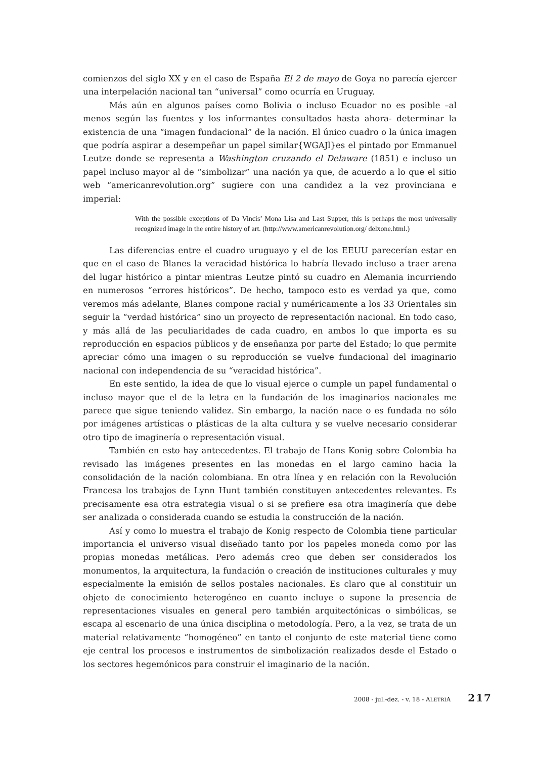comienzos del siglo XX y en el caso de España El 2 de mayo de Goya no parecía ejercer una interpelación nacional tan “universal” como ocurría en Uruguay.
Más aún en algunos países como Bolivia o incluso Ecuador no es posible –al menos según las fuentes y los informantes consultados hasta ahora- determinar la existencia de una “imagen fundacional” de la nación. El único cuadro o la única imagen que podría aspirar a desempeñar un papel similar{WGAJl}es el pintado por Emmanuel Leutze donde se representa a Washington cruzando el Delaware (1851) e incluso un papel incluso mayor al de “simbolizar” una nación ya que, de acuerdo a lo que el sitio web “americanrevolution.org” sugiere con una candidez a la vez provinciana e imperial:
With the possible exceptions of Da Vincis’ Mona Lisa and Last Supper, this is perhaps the most universally recognized image in the entire history of art. (http://www.americanrevolution.org/ delxone.html.)
Las diferencias entre el cuadro uruguayo y el de los EEUU parecerían estar en que en el caso de Blanes la veracidad histórica lo habría llevado incluso a traer arena del lugar histórico a pintar mientras Leutze pintó su cuadro en Alemania incurriendo en numerosos “errores históricos”. De hecho, tampoco esto es verdad ya que, como veremos más adelante, Blanes compone racial y numéricamente a los 33 Orientales sin seguir la “verdad histórica” sino un proyecto de representación nacional. En todo caso, y más allá de las peculiaridades de cada cuadro, en ambos lo que importa es su reproducción en espacios públicos y de enseñanza por parte del Estado; lo que permite apreciar cómo una imagen o su reproducción se vuelve fundacional del imaginario nacional con independencia de su “veracidad histórica”.
En este sentido, la idea de que lo visual ejerce o cumple un papel fundamental o incluso mayor que el de la letra en la fundación de los imaginarios nacionales me parece que sigue teniendo validez. Sin embargo, la nación nace o es fundada no sólo por imágenes artísticas o plásticas de la alta cultura y se vuelve necesario considerar otro tipo de imaginería o representación visual.
También en esto hay antecedentes. El trabajo de Hans Konig sobre Colombia ha revisado las imágenes presentes en las monedas en el largo camino hacia la consolidación de la nación colombiana. En otra línea y en relación con la Revolución Francesa los trabajos de Lynn Hunt también constituyen antecedentes relevantes. Es precisamente esa otra estrategia visual o si se prefiere esa otra imaginería que debe ser analizada o considerada cuando se estudia la construcción de la nación.
Así y como lo muestra el trabajo de Konig respecto de Colombia tiene particular importancia el universo visual diseñado tanto por los papeles moneda como por las propias monedas metálicas. Pero además creo que deben ser considerados los monumentos, la arquitectura, la fundación o creación de instituciones culturales y muy especialmente la emisión de sellos postales nacionales. Es claro que al constituir un objeto de conocimiento heterogéneo en cuanto incluye o supone la presencia de representaciones visuales en general pero también arquitectónicas o simbólicas, se escapa al escenario de una única disciplina o metodología. Pero, a la vez, se trata de un material relativamente “homogéneo” en tanto el conjunto de este material tiene como eje central los procesos e instrumentos de simbolización realizados desde el Estado o los sectores hegemónicos para construir el imaginario de la nación.
2008 - jul.-dez. - v. 18 - ALETRIA 217